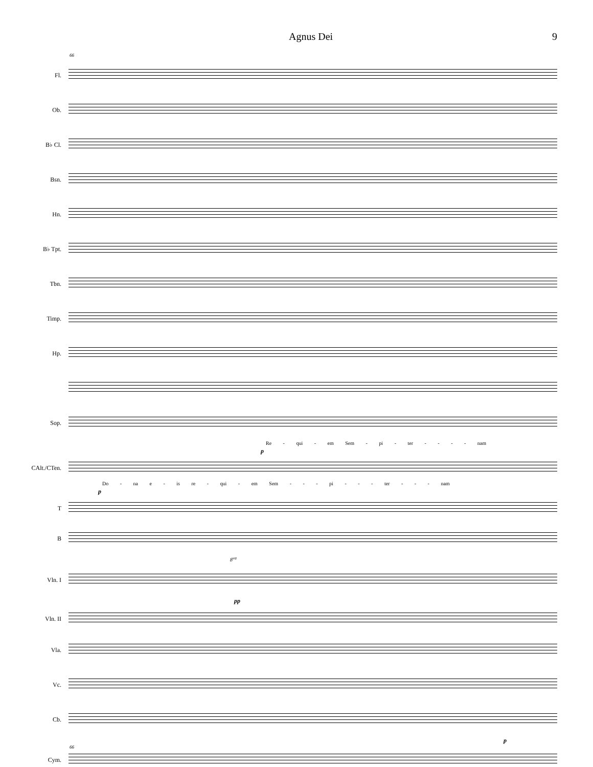Agnus Dei 9
66
Fl.
Ob.
B♭ Cl.
Bsn.
Hn.
B♭ Tpt.
Tbn.
Timp.
Hp.
Sop.
Re - qui - em Sem - pi - ter - - - - nam
p
CAlt./CTen.
Do - na e - is re - qui - em Sem - - - pi - - - ter - - - nam
p
T
B
8<sup>va</sup>
Vln. I
pp
Vln. II
Vla.
Vc.
Cb.
p
66
Cym.